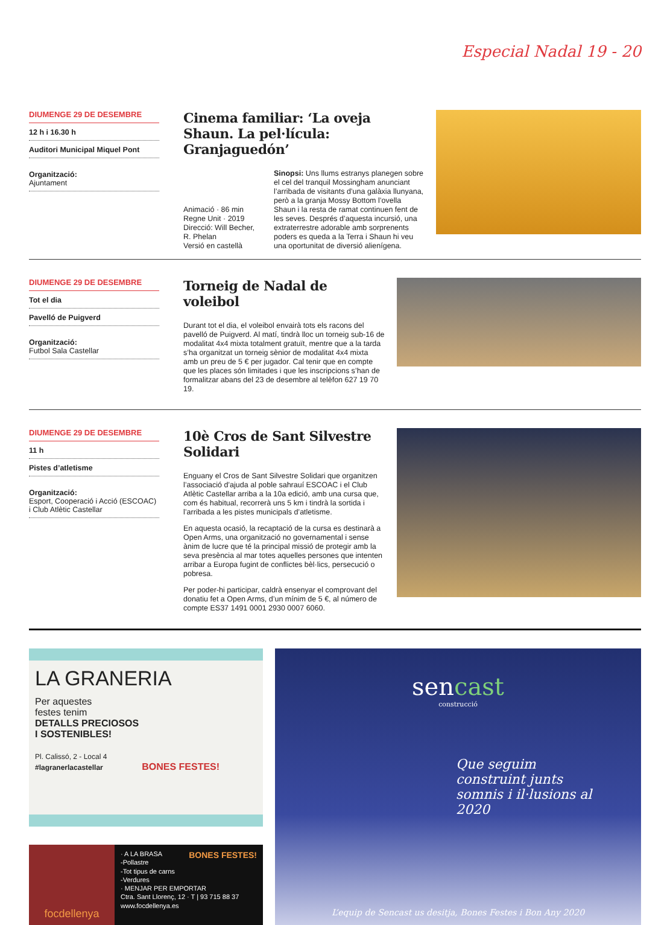Especial Nadal 19 - 20
DIUMENGE 29 DE DESEMBRE
12 h i 16.30 h
Auditori Municipal Miquel Pont
Organització:
Ajuntament
Cinema familiar: ‘La oveja Shaun. La pel·lícula: Granjaguedón’
Animació · 86 min
Regne Unit · 2019
Direcció: Will Becher, R. Phelan
Versió en castellà
Sinopsi: Uns llums estranys planegen sobre el cel del tranquil Mossingham anunciant l’arribada de visitants d’una galàxia llunyana, però a la granja Mossy Bottom l’ovella Shaun i la resta de ramat continuen fent de les seves. Després d’aquesta incursió, una extraterrestre adorable amb sorprenents poders es queda a la Terra i Shaun hi veu una oportunitat de diversió alienígena.
DIUMENGE 29 DE DESEMBRE
Tot el dia
Pavelló de Puigverd
Organització:
Futbol Sala Castellar
Torneig de Nadal de voleibol
Durant tot el dia, el voleibol envairà tots els racons del pavelló de Puigverd. Al matí, tindrà lloc un torneig sub-16 de modalitat 4x4 mixta totalment gratuït, mentre que a la tarda s’ha organitzat un torneig sènior de modalitat 4x4 mixta amb un preu de 5 € per jugador. Cal tenir que en compte que les places són limitades i que les inscripcions s’han de formalitzar abans del 23 de desembre al telèfon 627 19 70 19.
DIUMENGE 29 DE DESEMBRE
11 h
Pistes d’atletisme
Organització:
Esport, Cooperació i Acció (ESCOAC) i Club Atlètic Castellar
10è Cros de Sant Silvestre Solidari
Enguany el Cros de Sant Silvestre Solidari que organitzen l’associació d’ajuda al poble sahrauí ESCOAC i el Club Atlètic Castellar arriba a la 10a edició, amb una cursa que, com és habitual, recorrerà uns 5 km i tindrà la sortida i l’arribada a les pistes municipals d’atletisme.
En aquesta ocasió, la recaptació de la cursa es destinarà a Open Arms, una organització no governamental i sense ànim de lucre que té la principal missió de protegir amb la seva presència al mar totes aquelles persones que intenten arribar a Europa fugint de conflictes bèl·lics, persecució o pobresa.
Per poder-hi participar, caldrà ensenyar el comprovant del donatiu fet a Open Arms, d’un mínim de 5 €, al número de compte ES37 1491 0001 2930 0007 6060.
LA GRANERIA
Per aquestes
festes tenim
DETALLS PRECIOSOS
I SOSTENIBLES!
Pl. Calissó, 2 - Local 4
#lagranerlacastellar BONES FESTES!
focdellenya
BONES FESTES! · A LA BRASA
-Pollastre
-Tot tipus de carns
-Verdures
· MENJAR PER EMPORTAR
Ctra. Sant Llorenç, 12 · T | 93 715 88 37
www.focdellenya.es
sencast
construcció
Que seguim construint junts somnis i il·lusions al 2020
L’equip de Sencast us desitja, Bones Festes i Bon Any 2020